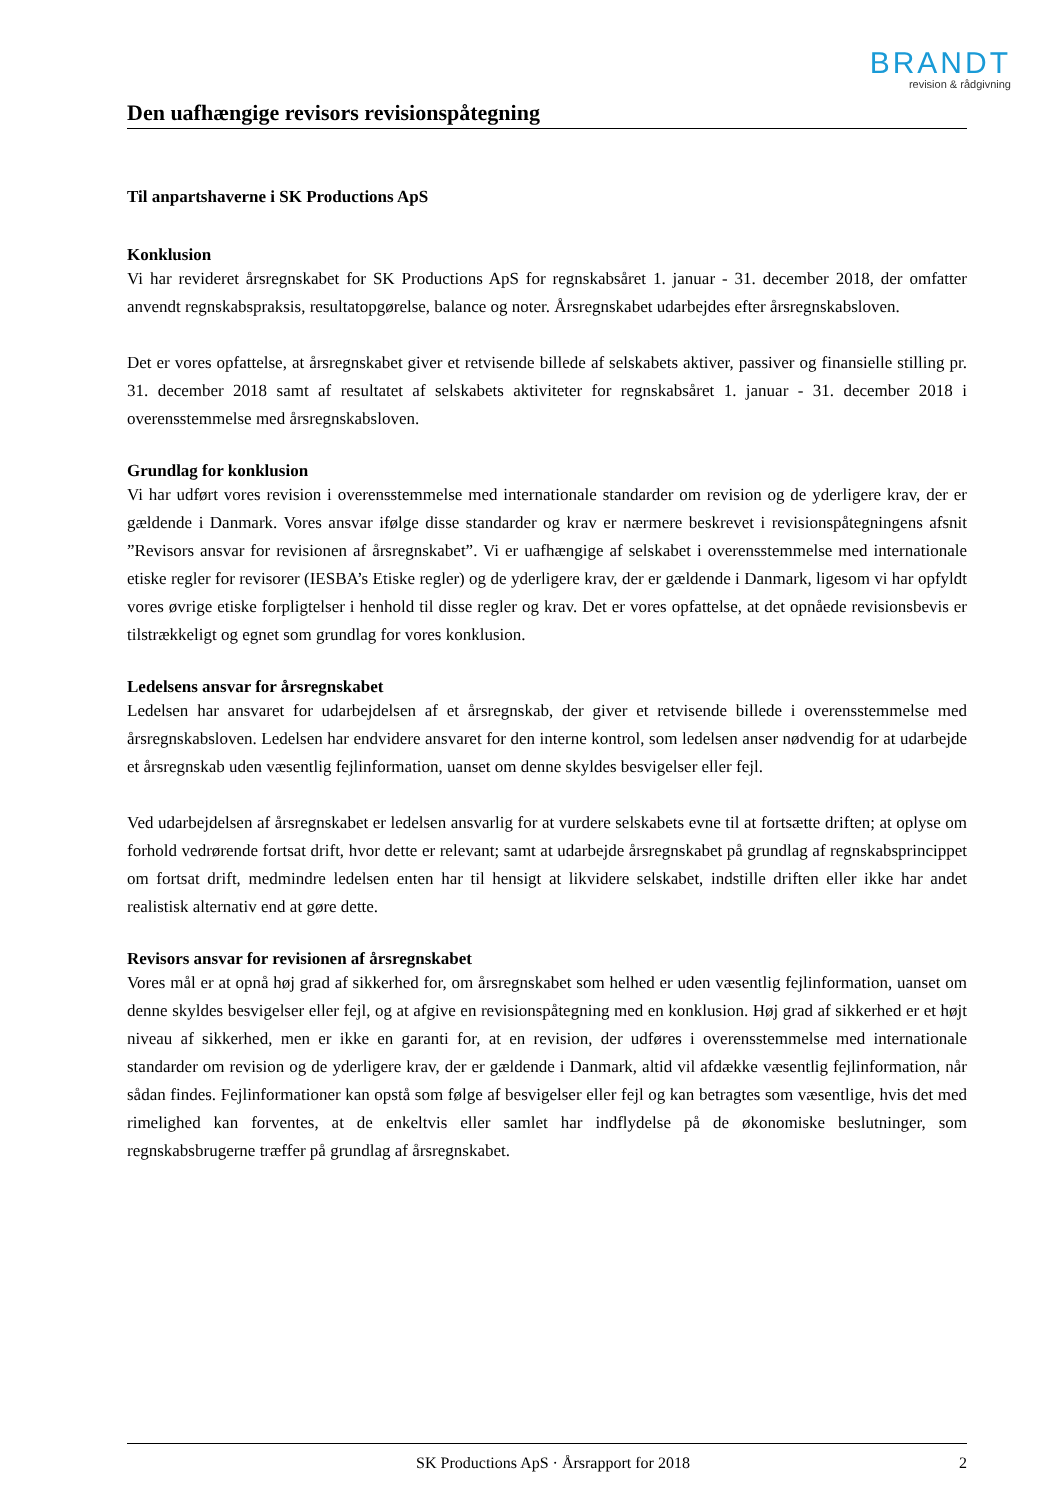BRANDT
revision & rådgivning
Den uafhængige revisors revisionspåtegning
Til anpartshaverne i SK Productions ApS
Konklusion
Vi har revideret årsregnskabet for SK Productions ApS for regnskabsåret 1. januar - 31. december 2018, der omfatter anvendt regnskabspraksis, resultatopgørelse, balance og noter. Årsregnskabet udarbejdes efter årsregnskabsloven.
Det er vores opfattelse, at årsregnskabet giver et retvisende billede af selskabets aktiver, passiver og finansielle stilling pr. 31. december 2018 samt af resultatet af selskabets aktiviteter for regnskabsåret 1. januar - 31. december 2018 i overensstemmelse med årsregnskabsloven.
Grundlag for konklusion
Vi har udført vores revision i overensstemmelse med internationale standarder om revision og de yderligere krav, der er gældende i Danmark. Vores ansvar ifølge disse standarder og krav er nærmere beskrevet i revisionspåtegningens afsnit ”Revisors ansvar for revisionen af årsregnskabet”. Vi er uafhængige af selskabet i overensstemmelse med internationale etiske regler for revisorer (IESBA’s Etiske regler) og de yderligere krav, der er gældende i Danmark, ligesom vi har opfyldt vores øvrige etiske forpligtelser i henhold til disse regler og krav. Det er vores opfattelse, at det opnåede revisionsbevis er tilstrækkeligt og egnet som grundlag for vores konklusion.
Ledelsens ansvar for årsregnskabet
Ledelsen har ansvaret for udarbejdelsen af et årsregnskab, der giver et retvisende billede i overensstemmelse med årsregnskabsloven. Ledelsen har endvidere ansvaret for den interne kontrol, som ledelsen anser nødvendig for at udarbejde et årsregnskab uden væsentlig fejlinformation, uanset om denne skyldes besvigelser eller fejl.
Ved udarbejdelsen af årsregnskabet er ledelsen ansvarlig for at vurdere selskabets evne til at fortsætte driften; at oplyse om forhold vedrørende fortsat drift, hvor dette er relevant; samt at udarbejde årsregnskabet på grundlag af regnskabsprincippet om fortsat drift, medmindre ledelsen enten har til hensigt at likvidere selskabet, indstille driften eller ikke har andet realistisk alternativ end at gøre dette.
Revisors ansvar for revisionen af årsregnskabet
Vores mål er at opnå høj grad af sikkerhed for, om årsregnskabet som helhed er uden væsentlig fejlinformation, uanset om denne skyldes besvigelser eller fejl, og at afgive en revisionspåtegning med en konklusion. Høj grad af sikkerhed er et højt niveau af sikkerhed, men er ikke en garanti for, at en revision, der udføres i overensstemmelse med internationale standarder om revision og de yderligere krav, der er gældende i Danmark, altid vil afdække væsentlig fejlinformation, når sådan findes. Fejlinformationer kan opstå som følge af besvigelser eller fejl og kan betragtes som væsentlige, hvis det med rimelighed kan forventes, at de enkeltvis eller samlet har indflydelse på de økonomiske beslutninger, som regnskabsbrugerne træffer på grundlag af årsregnskabet.
SK Productions ApS · Årsrapport for 2018 2